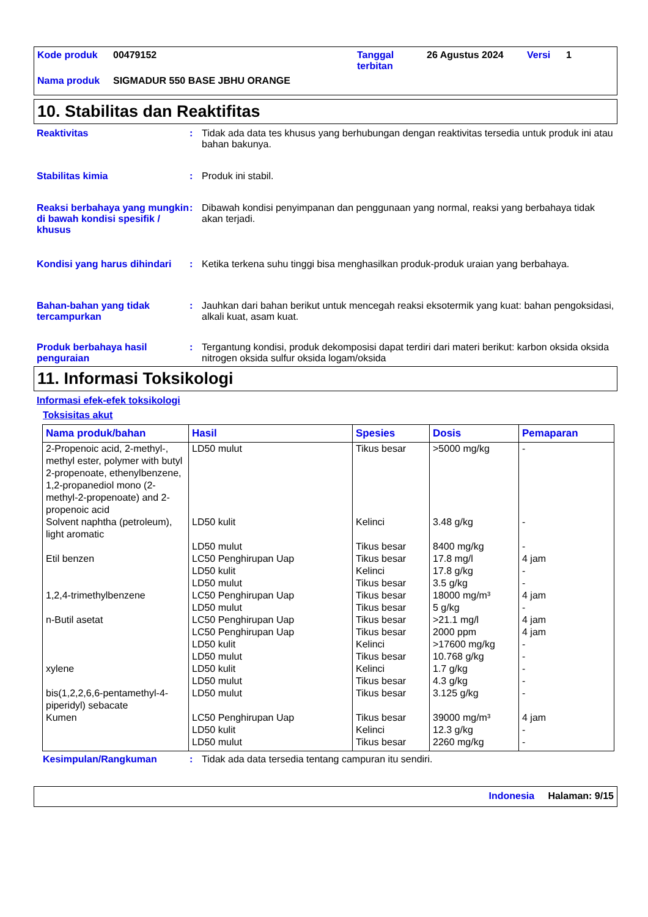| Kode produk | 00479152 | Tanggal terbitan | 26 Agustus 2024 | Versi | 1 |
| Nama produk | SIGMADUR 550 BASE JBHU ORANGE | | | | |
10. Stabilitas dan Reaktifitas
Reaktivitas : Tidak ada data tes khusus yang berhubungan dengan reaktivitas tersedia untuk produk ini atau bahan bakunya.
Stabilitas kimia : Produk ini stabil.
Reaksi berbahaya yang mungkin di bawah kondisi spesifik / khusus
: Dibawah kondisi penyimpanan dan penggunaan yang normal, reaksi yang berbahaya tidak akan terjadi.
Kondisi yang harus dihindari
: Ketika terkena suhu tinggi bisa menghasilkan produk-produk uraian yang berbahaya.
Bahan-bahan yang tidak tercampurkan
: Jauhkan dari bahan berikut untuk mencegah reaksi eksotermik yang kuat: bahan pengoksidasi, alkali kuat, asam kuat.
Produk berbahaya hasil penguraian
: Tergantung kondisi, produk dekomposisi dapat terdiri dari materi berikut: karbon oksida oksida nitrogen oksida sulfur oksida logam/oksida
11. Informasi Toksikologi
Informasi efek-efek toksikologi
Toksisitas akut
| Nama produk/bahan | Hasil | Spesies | Dosis | Pemaparan |
| --- | --- | --- | --- | --- |
| 2-Propenoic acid, 2-methyl-, methyl ester, polymer with butyl 2-propenoate, ethenylbenzene, 1,2-propanediol mono (2-methyl-2-propenoate) and 2-propenoic acid | LD50 mulut | Tikus besar | >5000 mg/kg | - |
| Solvent naphtha (petroleum), light aromatic | LD50 kulit LD50 mulut | Kelinci Tikus besar | 3.48 g/kg 8400 mg/kg | - - |
| Etil benzen | LC50 Penghirupan Uap LD50 kulit LD50 mulut | Tikus besar Kelinci Tikus besar | 17.8 mg/l 17.8 g/kg 3.5 g/kg | 4 jam - - |
| 1,2,4-trimethylbenzene | LC50 Penghirupan Uap LD50 mulut | Tikus besar Tikus besar | 18000 mg/m³ 5 g/kg | 4 jam - |
| n-Butil asetat | LC50 Penghirupan Uap LC50 Penghirupan Uap LD50 kulit LD50 mulut | Tikus besar Tikus besar Kelinci Tikus besar | >21.1 mg/l 2000 ppm >17600 mg/kg 10.768 g/kg | 4 jam 4 jam - - |
| xylene | LD50 kulit LD50 mulut | Kelinci Tikus besar | 1.7 g/kg 4.3 g/kg | - - |
| bis(1,2,2,6,6-pentamethyl-4-piperidyl) sebacate | LD50 mulut | Tikus besar | 3.125 g/kg | - |
| Kumen | LC50 Penghirupan Uap LD50 kulit LD50 mulut | Tikus besar Kelinci Tikus besar | 39000 mg/m³ 12.3 g/kg 2260 mg/kg | 4 jam - - |
Kesimpulan/Rangkuman : Tidak ada data tersedia tentang campuran itu sendiri.
Indonesia Halaman: 9/15